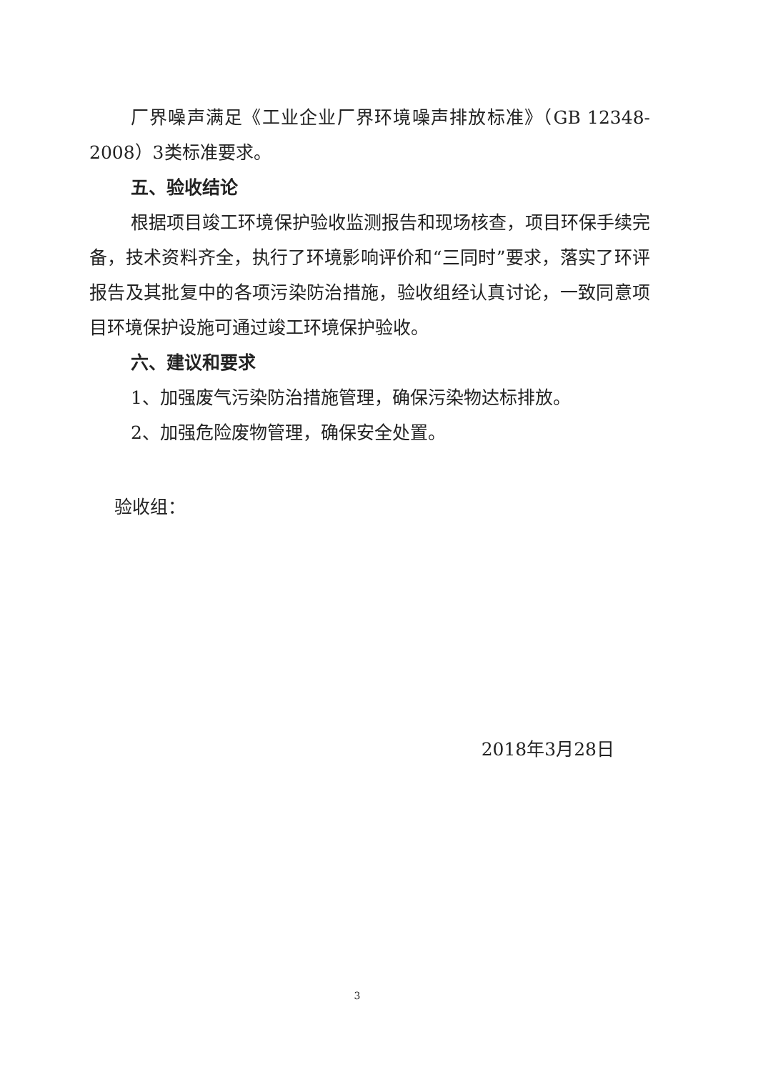厂界噪声满足《工业企业厂界环境噪声排放标准》（GB 12348-2008）3类标准要求。
五、验收结论
根据项目竣工环境保护验收监测报告和现场核查，项目环保手续完备，技术资料齐全，执行了环境影响评价和“三同时”要求，落实了环评报告及其批复中的各项污染防治措施，验收组经认真讨论，一致同意项目环境保护设施可通过竣工环境保护验收。
六、建议和要求
1、加强废气污染防治措施管理，确保污染物达标排放。
2、加强危险废物管理，确保安全处置。
验收组：
2018年3月28日
3